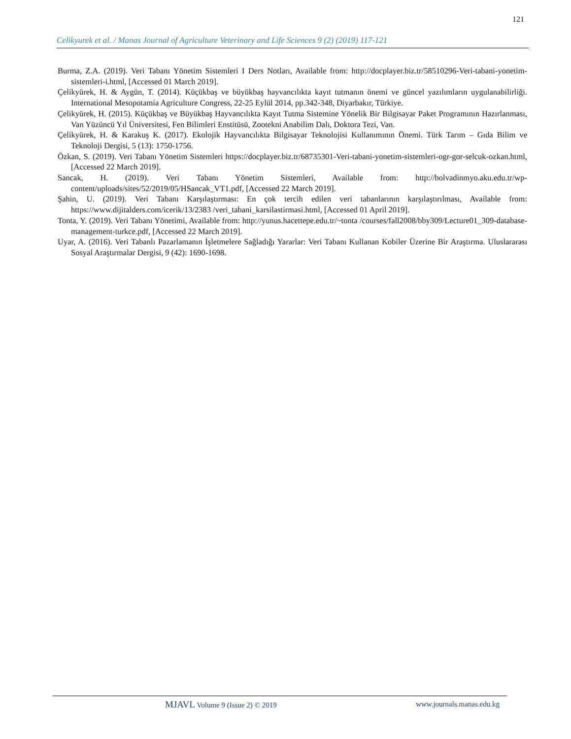121
Celikyurek et al. / Manas Journal of Agriculture Veterinary and Life Sciences 9 (2) (2019) 117-121
Burma, Z.A. (2019). Veri Tabanı Yönetim Sistemleri I Ders Notları, Available from: http://docplayer.biz.tr/58510296-Veri-tabani-yonetim-sistemleri-i.html, [Accessed 01 March 2019].
Çelikyürek, H. & Aygün, T. (2014). Küçükbaş ve büyükbaş hayvancılıkta kayıt tutmanın önemi ve güncel yazılımların uygulanabilirliği. International Mesopotamia Agriculture Congress, 22-25 Eylül 2014, pp.342-348, Diyarbakır, Türkiye.
Çelikyürek, H. (2015). Küçükbaş ve Büyükbaş Hayvancılıkta Kayıt Tutma Sistemine Yönelik Bir Bilgisayar Paket Programının Hazırlanması, Van Yüzüncü Yıl Üniversitesi, Fen Bilimleri Enstitüsü, Zootekni Anabilim Dalı, Doktora Tezi, Van.
Çelikyürek, H. & Karakuş K. (2017). Ekolojik Hayvancılıkta Bilgisayar Teknolojisi Kullanımının Önemi. Türk Tarım – Gıda Bilim ve Teknoloji Dergisi, 5 (13): 1750-1756.
Özkan, S. (2019). Veri Tabanı Yönetim Sistemleri https://docplayer.biz.tr/68735301-Veri-tabani-yonetim-sistemleri-ogr-gor-selcuk-ozkan.html, [Accessed 22 March 2019].
Sancak, H. (2019). Veri Tabanı Yönetim Sistemleri, Available from: http://bolvadinmyo.aku.edu.tr/wp-content/uploads/sites/52/2019/05/HSancak_VT1.pdf, [Accessed 22 March 2019].
Şahin, U. (2019). Veri Tabanı Karşılaştırması: En çok tercih edilen veri tabanlarının karşılaştırılması, Available from: https://www.dijitalders.com/icerik/13/2383 /veri_tabani_karsilastirmasi.html, [Accessed 01 April 2019].
Tonta, Y. (2019). Veri Tabanı Yönetimi, Available from: http://yunus.hacettepe.edu.tr/~tonta /courses/fall2008/bby309/Lecture01_309-database-management-turkce.pdf, [Accessed 22 March 2019].
Uyar, A. (2016). Veri Tabanlı Pazarlamanın İşletmelere Sağladığı Yararlar: Veri Tabanı Kullanan Kobiler Üzerine Bir Araştırma. Uluslararası Sosyal Araştırmalar Dergisi, 9 (42): 1690-1698.
MJAVL Volume 9 (Issue 2) © 2019
www.journals.manas.edu.kg